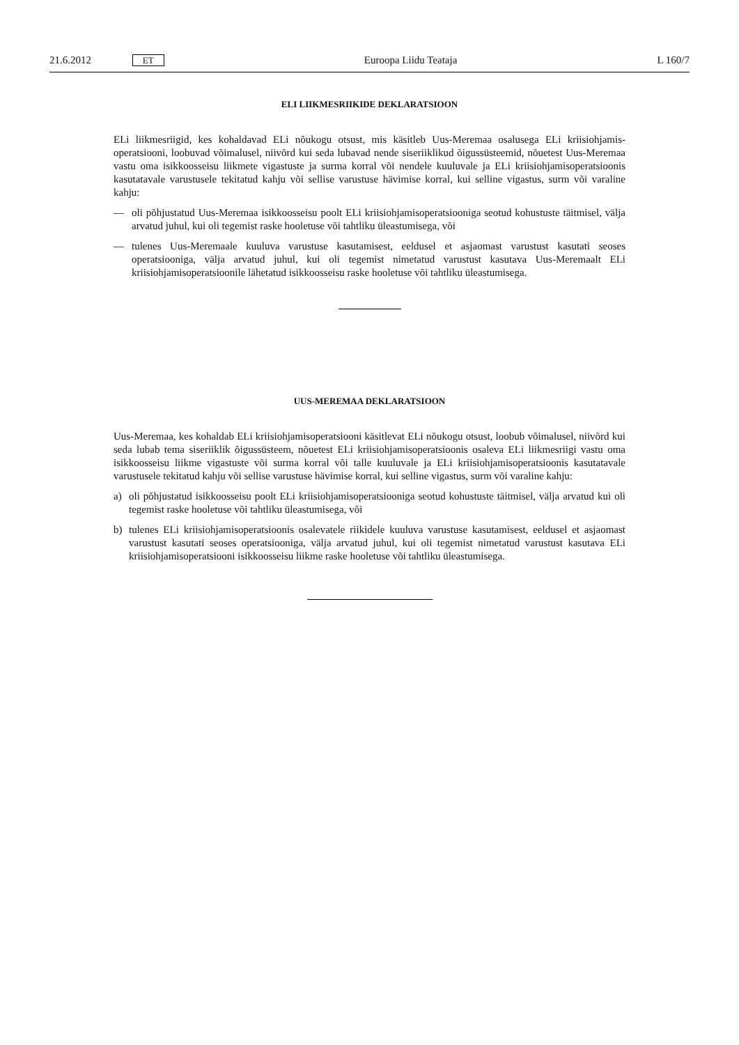21.6.2012 ET Euroopa Liidu Teataja L 160/7
ELI LIIKMESRIIKIDE DEKLARATSIOON
ELi liikmesriigid, kes kohaldavad ELi nõukogu otsust, mis käsitleb Uus-Meremaa osalusega ELi kriisiohjamis-operatsiooni, loobuvad võimalusel, niivõrd kui seda lubavad nende siseriiklikud õigussüsteemid, nõuetest Uus-Meremaa vastu oma isikkoosseisu liikmete vigastuste ja surma korral või nendele kuuluvale ja ELi kriisiohjamisoperatsioonis kasutatavale varustusele tekitatud kahju või sellise varustuse hävimise korral, kui selline vigastus, surm või varaline kahju:
— oli põhjustatud Uus-Meremaa isikkoosseisu poolt ELi kriisiohjamisoperatsiooniga seotud kohustuste täitmisel, välja arvatud juhul, kui oli tegemist raske hooletuse või tahtliku üleastumisega, või
— tulenes Uus-Meremaale kuuluva varustuse kasutamisest, eeldusel et asjaomast varustust kasutati seoses operatsiooniga, välja arvatud juhul, kui oli tegemist nimetatud varustust kasutava Uus-Meremaalt ELi kriisiohjamisoperatsioonile lähetatud isikkoosseisu raske hooletuse või tahtliku üleastumisega.
UUS-MEREMAA DEKLARATSIOON
Uus-Meremaa, kes kohaldab ELi kriisiohjamisoperatsiooni käsitlevat ELi nõukogu otsust, loobub võimalusel, niivõrd kui seda lubab tema siseriiklik õigussüsteem, nõuetest ELi kriisiohjamisoperatsioonis osaleva ELi liikmesriigi vastu oma isikkoosseisu liikme vigastuste või surma korral või talle kuuluvale ja ELi kriisiohjamisoperatsioonis kasutatavale varustusele tekitatud kahju või sellise varustuse hävimise korral, kui selline vigastus, surm või varaline kahju:
a) oli põhjustatud isikkoosseisu poolt ELi kriisiohjamisoperatsiooniga seotud kohustuste täitmisel, välja arvatud kui oli tegemist raske hooletuse või tahtliku üleastumisega, või
b) tulenes ELi kriisiohjamisoperatsioonis osalevatele riikidele kuuluva varustuse kasutamisest, eeldusel et asjaomast varustust kasutati seoses operatsiooniga, välja arvatud juhul, kui oli tegemist nimetatud varustust kasutava ELi kriisiohjamisoperatsiooni isikkoosseisu liikme raske hooletuse või tahtliku üleastumisega.